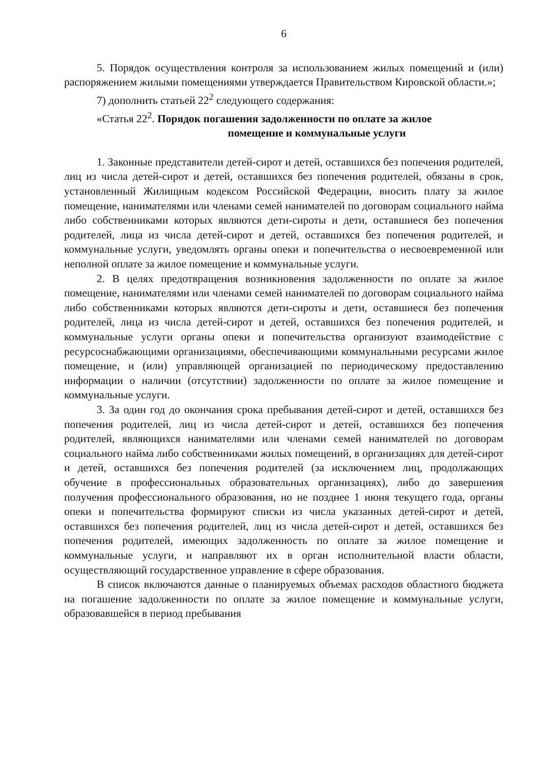6
5. Порядок осуществления контроля за использованием жилых помещений и (или) распоряжением жилыми помещениями утверждается Правительством Кировской области.»;
7) дополнить статьей 22<sup>2</sup> следующего содержания:
«Статья 22<sup>2</sup>. Порядок погашения задолженности по оплате за жилое
помещение и коммунальные услуги
1. Законные представители детей-сирот и детей, оставшихся без попечения родителей, лиц из числа детей-сирот и детей, оставшихся без попечения родителей, обязаны в срок, установленный Жилищным кодексом Российской Федерации, вносить плату за жилое помещение, нанимателями или членами семей нанимателей по договорам социального найма либо собственниками которых являются дети-сироты и дети, оставшиеся без попечения родителей, лица из числа детей-сирот и детей, оставшихся без попечения родителей, и коммунальные услуги, уведомлять органы опеки и попечительства о несвоевременной или неполной оплате за жилое помещение и коммунальные услуги.
2. В целях предотвращения возникновения задолженности по оплате за жилое помещение, нанимателями или членами семей нанимателей по договорам социального найма либо собственниками которых являются дети-сироты и дети, оставшиеся без попечения родителей, лица из числа детей-сирот и детей, оставшихся без попечения родителей, и коммунальные услуги органы опеки и попечительства организуют взаимодействие с ресурсоснабжающими организациями, обеспечивающими коммунальными ресурсами жилое помещение, и (или) управляющей организацией по периодическому предоставлению информации о наличии (отсутствии) задолженности по оплате за жилое помещение и коммунальные услуги.
3. За один год до окончания срока пребывания детей-сирот и детей, оставшихся без попечения родителей, лиц из числа детей-сирот и детей, оставшихся без попечения родителей, являющихся нанимателями или членами семей нанимателей по договорам социального найма либо собственниками жилых помещений, в организациях для детей-сирот и детей, оставшихся без попечения родителей (за исключением лиц, продолжающих обучение в профессиональных образовательных организациях), либо до завершения получения профессионального образования, но не позднее 1 июня текущего года, органы опеки и попечительства формируют списки из числа указанных детей-сирот и детей, оставшихся без попечения родителей, лиц из числа детей-сирот и детей, оставшихся без попечения родителей, имеющих задолженность по оплате за жилое помещение и коммунальные услуги, и направляют их в орган исполнительной власти области, осуществляющий государственное управление в сфере образования.
В список включаются данные о планируемых объемах расходов областного бюджета на погашение задолженности по оплате за жилое помещение и коммунальные услуги, образовавшейся в период пребывания